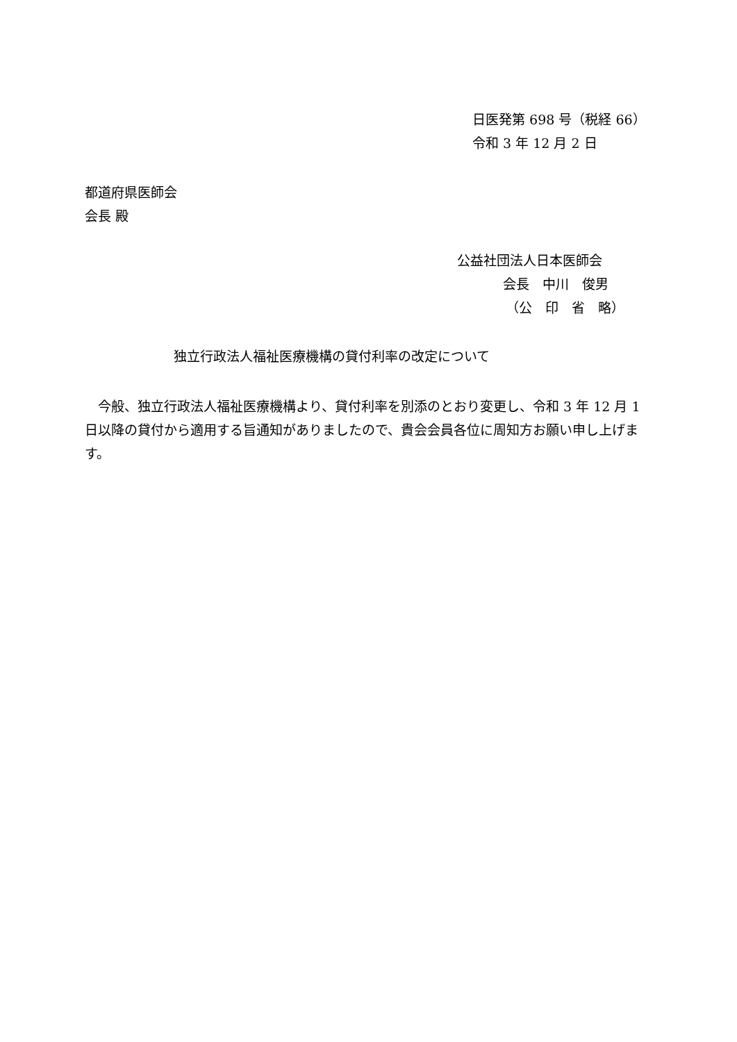日医発第 698 号（税経 66）
令和 3 年 12 月 2 日
都道府県医師会
会長 殿
公益社団法人日本医師会
会長　中川　俊男
（公　印　省　略）
独立行政法人福祉医療機構の貸付利率の改定について
　今般、独立行政法人福祉医療機構より、貸付利率を別添のとおり変更し、令和 3 年 12 月 1 日以降の貸付から適用する旨通知がありましたので、貴会会員各位に周知方お願い申し上げます。